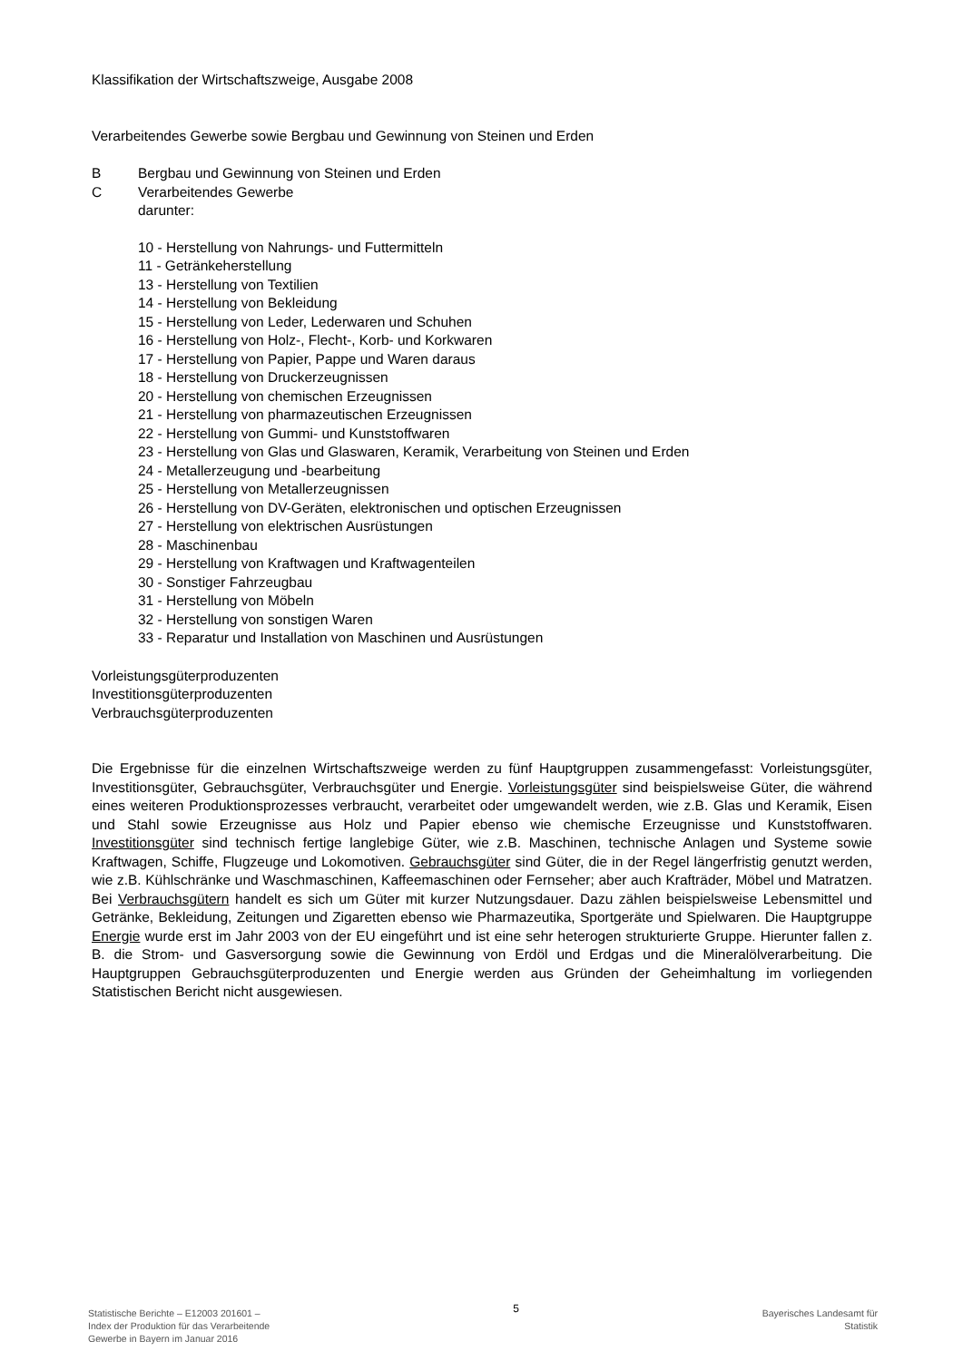Klassifikation der Wirtschaftszweige, Ausgabe 2008
Verarbeitendes Gewerbe sowie Bergbau und Gewinnung von Steinen und Erden
B Bergbau und Gewinnung von Steinen und Erden
C Verarbeitendes Gewerbe
darunter:
10 - Herstellung von Nahrungs- und Futtermitteln
11 - Getränkeherstellung
13 - Herstellung von Textilien
14 - Herstellung von Bekleidung
15 - Herstellung von Leder, Lederwaren und Schuhen
16 - Herstellung von Holz-, Flecht-, Korb- und Korkwaren
17 - Herstellung von Papier, Pappe und Waren daraus
18 - Herstellung von Druckerzeugnissen
20 - Herstellung von chemischen Erzeugnissen
21 - Herstellung von pharmazeutischen Erzeugnissen
22 - Herstellung von Gummi- und Kunststoffwaren
23 - Herstellung von Glas und Glaswaren, Keramik, Verarbeitung von Steinen und Erden
24 - Metallerzeugung und -bearbeitung
25 - Herstellung von Metallerzeugnissen
26 - Herstellung von DV-Geräten, elektronischen und optischen Erzeugnissen
27 - Herstellung von elektrischen Ausrüstungen
28 - Maschinenbau
29 - Herstellung von Kraftwagen und Kraftwagenteilen
30 - Sonstiger Fahrzeugbau
31 - Herstellung von Möbeln
32 - Herstellung von sonstigen Waren
33 - Reparatur und Installation von Maschinen und Ausrüstungen
Vorleistungsgüterproduzenten
Investitionsgüterproduzenten
Verbrauchsgüterproduzenten
Die Ergebnisse für die einzelnen Wirtschaftszweige werden zu fünf Hauptgruppen zusammengefasst: Vorleistungsgüter, Investitionsgüter, Gebrauchsgüter, Verbrauchsgüter und Energie. Vorleistungsgüter sind beispielsweise Güter, die während eines weiteren Produktionsprozesses verbraucht, verarbeitet oder umgewandelt werden, wie z.B. Glas und Keramik, Eisen und Stahl sowie Erzeugnisse aus Holz und Papier ebenso wie chemische Erzeugnisse und Kunststoffwaren. Investitionsgüter sind technisch fertige langlebige Güter, wie z.B. Maschinen, technische Anlagen und Systeme sowie Kraftwagen, Schiffe, Flugzeuge und Lokomotiven. Gebrauchsgüter sind Güter, die in der Regel längerfristig genutzt werden, wie z.B. Kühlschränke und Waschmaschinen, Kaffeemaschinen oder Fernseher; aber auch Krafträder, Möbel und Matratzen. Bei Verbrauchsgütern handelt es sich um Güter mit kurzer Nutzungsdauer. Dazu zählen beispielsweise Lebensmittel und Getränke, Bekleidung, Zeitungen und Zigaretten ebenso wie Pharmazeutika, Sportgeräte und Spielwaren. Die Hauptgruppe Energie wurde erst im Jahr 2003 von der EU eingeführt und ist eine sehr heterogen strukturierte Gruppe. Hierunter fallen z. B. die Strom- und Gasversorgung sowie die Gewinnung von Erdöl und Erdgas und die Mineralölverarbeitung. Die Hauptgruppen Gebrauchsgüterproduzenten und Energie werden aus Gründen der Geheimhaltung im vorliegenden Statistischen Bericht nicht ausgewiesen.
Statistische Berichte – E12003 201601 –
Index der Produktion für das Verarbeitende
Gewerbe in Bayern im Januar 2016
5
Bayerisches Landesamt für
Statistik